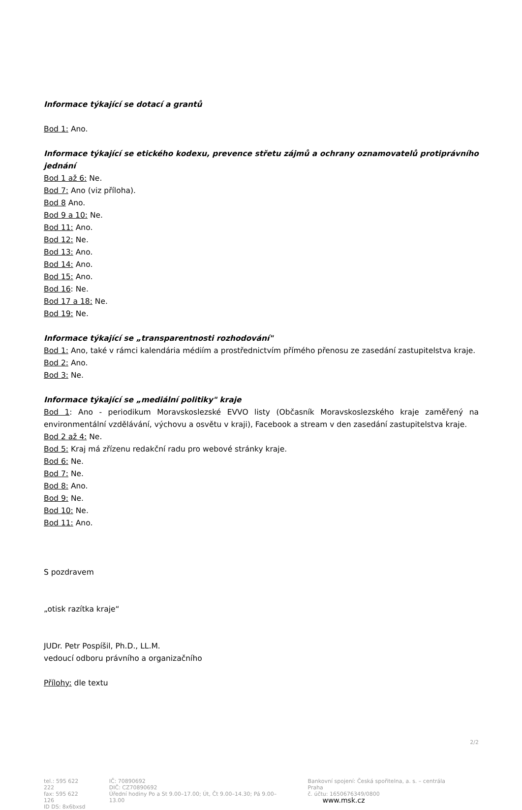Informace týkající se dotací a grantů
Bod 1: Ano.
Informace týkající se etického kodexu, prevence střetu zájmů a ochrany oznamovatelů protiprávního jednání
Bod 1 až 6: Ne.
Bod 7: Ano (viz příloha).
Bod 8 Ano.
Bod 9 a 10: Ne.
Bod 11: Ano.
Bod 12: Ne.
Bod 13: Ano.
Bod 14: Ano.
Bod 15: Ano.
Bod 16: Ne.
Bod 17 a 18: Ne.
Bod 19: Ne.
Informace týkající se „transparentnosti rozhodování"
Bod 1: Ano, také v rámci kalendária médiím a prostřednictvím přímého přenosu ze zasedání zastupitelstva kraje.
Bod 2: Ano.
Bod 3: Ne.
Informace týkající se „mediální politiky" kraje
Bod 1: Ano - periodikum Moravskoslezské EVVO listy (Občasník Moravskoslezského kraje zaměřený na environmentální vzdělávání, výchovu a osvětu v kraji), Facebook a stream v den zasedání zastupitelstva kraje.
Bod 2 až 4: Ne.
Bod 5: Kraj má zřízenu redakční radu pro webové stránky kraje.
Bod 6: Ne.
Bod 7: Ne.
Bod 8: Ano.
Bod 9: Ne.
Bod 10: Ne.
Bod 11: Ano.
S pozdravem
„otisk razítka kraje“
JUDr. Petr Pospíšil, Ph.D., LL.M.
vedoucí odboru právního a organizačního
Přílohy: dle textu
2/2
tel.: 595 622 222
fax: 595 622 126
ID DS: 8x6bxsd
IČ: 70890692
DIČ: CZ70890692
Úřední hodiny Po a St 9.00–17.00; Út, Čt 9.00–14.30; Pá 9.00–13.00
Bankovní spojení: Česká spořitelna, a. s. – centrála Praha
č. účtu: 1650676349/0800
www.msk.cz